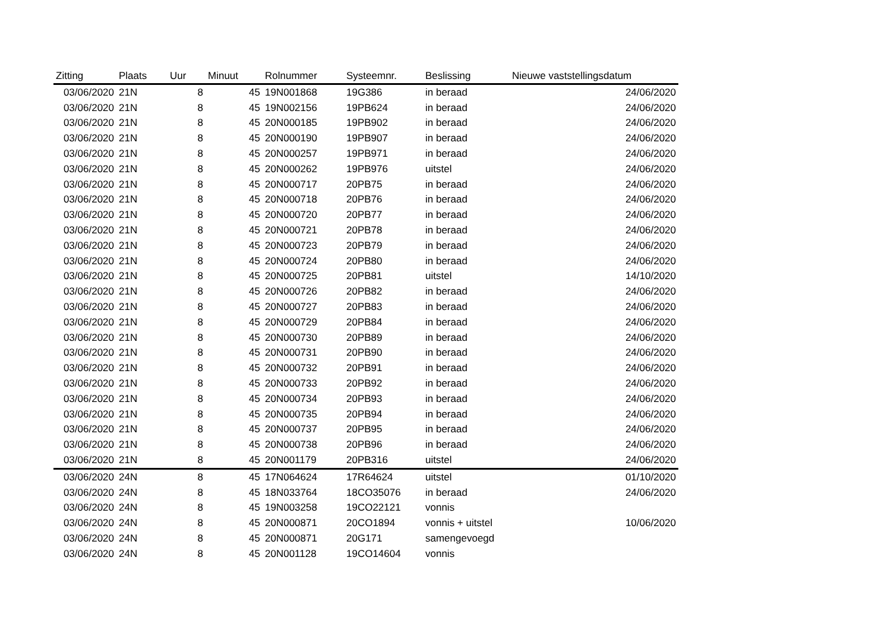| Zitting | Plaats | Uur | Minuut | Rolnummer | Systeemnr. | Beslissing | Nieuwe vaststellingsdatum |
| --- | --- | --- | --- | --- | --- | --- | --- |
| 03/06/2020 | 21N | 8 | 45 | 19N001868 | 19G386 | in beraad | 24/06/2020 |
| 03/06/2020 | 21N | 8 | 45 | 19N002156 | 19PB624 | in beraad | 24/06/2020 |
| 03/06/2020 | 21N | 8 | 45 | 20N000185 | 19PB902 | in beraad | 24/06/2020 |
| 03/06/2020 | 21N | 8 | 45 | 20N000190 | 19PB907 | in beraad | 24/06/2020 |
| 03/06/2020 | 21N | 8 | 45 | 20N000257 | 19PB971 | in beraad | 24/06/2020 |
| 03/06/2020 | 21N | 8 | 45 | 20N000262 | 19PB976 | uitstel | 24/06/2020 |
| 03/06/2020 | 21N | 8 | 45 | 20N000717 | 20PB75 | in beraad | 24/06/2020 |
| 03/06/2020 | 21N | 8 | 45 | 20N000718 | 20PB76 | in beraad | 24/06/2020 |
| 03/06/2020 | 21N | 8 | 45 | 20N000720 | 20PB77 | in beraad | 24/06/2020 |
| 03/06/2020 | 21N | 8 | 45 | 20N000721 | 20PB78 | in beraad | 24/06/2020 |
| 03/06/2020 | 21N | 8 | 45 | 20N000723 | 20PB79 | in beraad | 24/06/2020 |
| 03/06/2020 | 21N | 8 | 45 | 20N000724 | 20PB80 | in beraad | 24/06/2020 |
| 03/06/2020 | 21N | 8 | 45 | 20N000725 | 20PB81 | uitstel | 14/10/2020 |
| 03/06/2020 | 21N | 8 | 45 | 20N000726 | 20PB82 | in beraad | 24/06/2020 |
| 03/06/2020 | 21N | 8 | 45 | 20N000727 | 20PB83 | in beraad | 24/06/2020 |
| 03/06/2020 | 21N | 8 | 45 | 20N000729 | 20PB84 | in beraad | 24/06/2020 |
| 03/06/2020 | 21N | 8 | 45 | 20N000730 | 20PB89 | in beraad | 24/06/2020 |
| 03/06/2020 | 21N | 8 | 45 | 20N000731 | 20PB90 | in beraad | 24/06/2020 |
| 03/06/2020 | 21N | 8 | 45 | 20N000732 | 20PB91 | in beraad | 24/06/2020 |
| 03/06/2020 | 21N | 8 | 45 | 20N000733 | 20PB92 | in beraad | 24/06/2020 |
| 03/06/2020 | 21N | 8 | 45 | 20N000734 | 20PB93 | in beraad | 24/06/2020 |
| 03/06/2020 | 21N | 8 | 45 | 20N000735 | 20PB94 | in beraad | 24/06/2020 |
| 03/06/2020 | 21N | 8 | 45 | 20N000737 | 20PB95 | in beraad | 24/06/2020 |
| 03/06/2020 | 21N | 8 | 45 | 20N000738 | 20PB96 | in beraad | 24/06/2020 |
| 03/06/2020 | 21N | 8 | 45 | 20N001179 | 20PB316 | uitstel | 24/06/2020 |
| 03/06/2020 | 24N | 8 | 45 | 17N064624 | 17R64624 | uitstel | 01/10/2020 |
| 03/06/2020 | 24N | 8 | 45 | 18N033764 | 18CO35076 | in beraad | 24/06/2020 |
| 03/06/2020 | 24N | 8 | 45 | 19N003258 | 19CO22121 | vonnis | |
| 03/06/2020 | 24N | 8 | 45 | 20N000871 | 20CO1894 | vonnis + uitstel | 10/06/2020 |
| 03/06/2020 | 24N | 8 | 45 | 20N000871 | 20G171 | samengevoegd | |
| 03/06/2020 | 24N | 8 | 45 | 20N001128 | 19CO14604 | vonnis | |